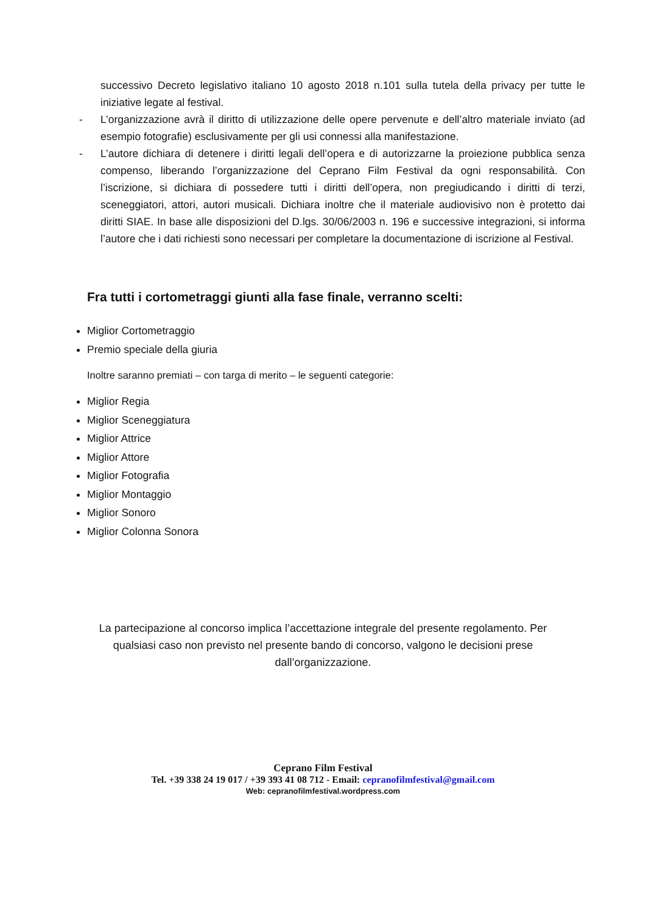successivo Decreto legislativo italiano 10 agosto 2018 n.101 sulla tutela della privacy per tutte le iniziative legate al festival.
- L’organizzazione avrà il diritto di utilizzazione delle opere pervenute e dell’altro materiale inviato (ad esempio fotografie) esclusivamente per gli usi connessi alla manifestazione.
- L’autore dichiara di detenere i diritti legali dell’opera e di autorizzarne la proiezione pubblica senza compenso, liberando l’organizzazione del Ceprano Film Festival da ogni responsabilità. Con l’iscrizione, si dichiara di possedere tutti i diritti dell’opera, non pregiudicando i diritti di terzi, sceneggiatori, attori, autori musicali. Dichiara inoltre che il materiale audiovisivo non è protetto dai diritti SIAE. In base alle disposizioni del D.lgs. 30/06/2003 n. 196 e successive integrazioni, si informa l’autore che i dati richiesti sono necessari per completare la documentazione di iscrizione al Festival.
Fra tutti i cortometraggi giunti alla fase finale, verranno scelti:
Miglior Cortometraggio
Premio speciale della giuria
Inoltre saranno premiati – con targa di merito – le seguenti categorie:
Miglior Regia
Miglior Sceneggiatura
Miglior Attrice
Miglior Attore
Miglior Fotografia
Miglior Montaggio
Miglior Sonoro
Miglior Colonna Sonora
La partecipazione al concorso implica l’accettazione integrale del presente regolamento. Per qualsiasi caso non previsto nel presente bando di concorso, valgono le decisioni prese dall’organizzazione.
Ceprano Film Festival
Tel. +39 338 24 19 017 / +39 393 41 08 712 - Email: cepranofilmfestival@gmail.com
Web: cepranofilmfestival.wordpress.com